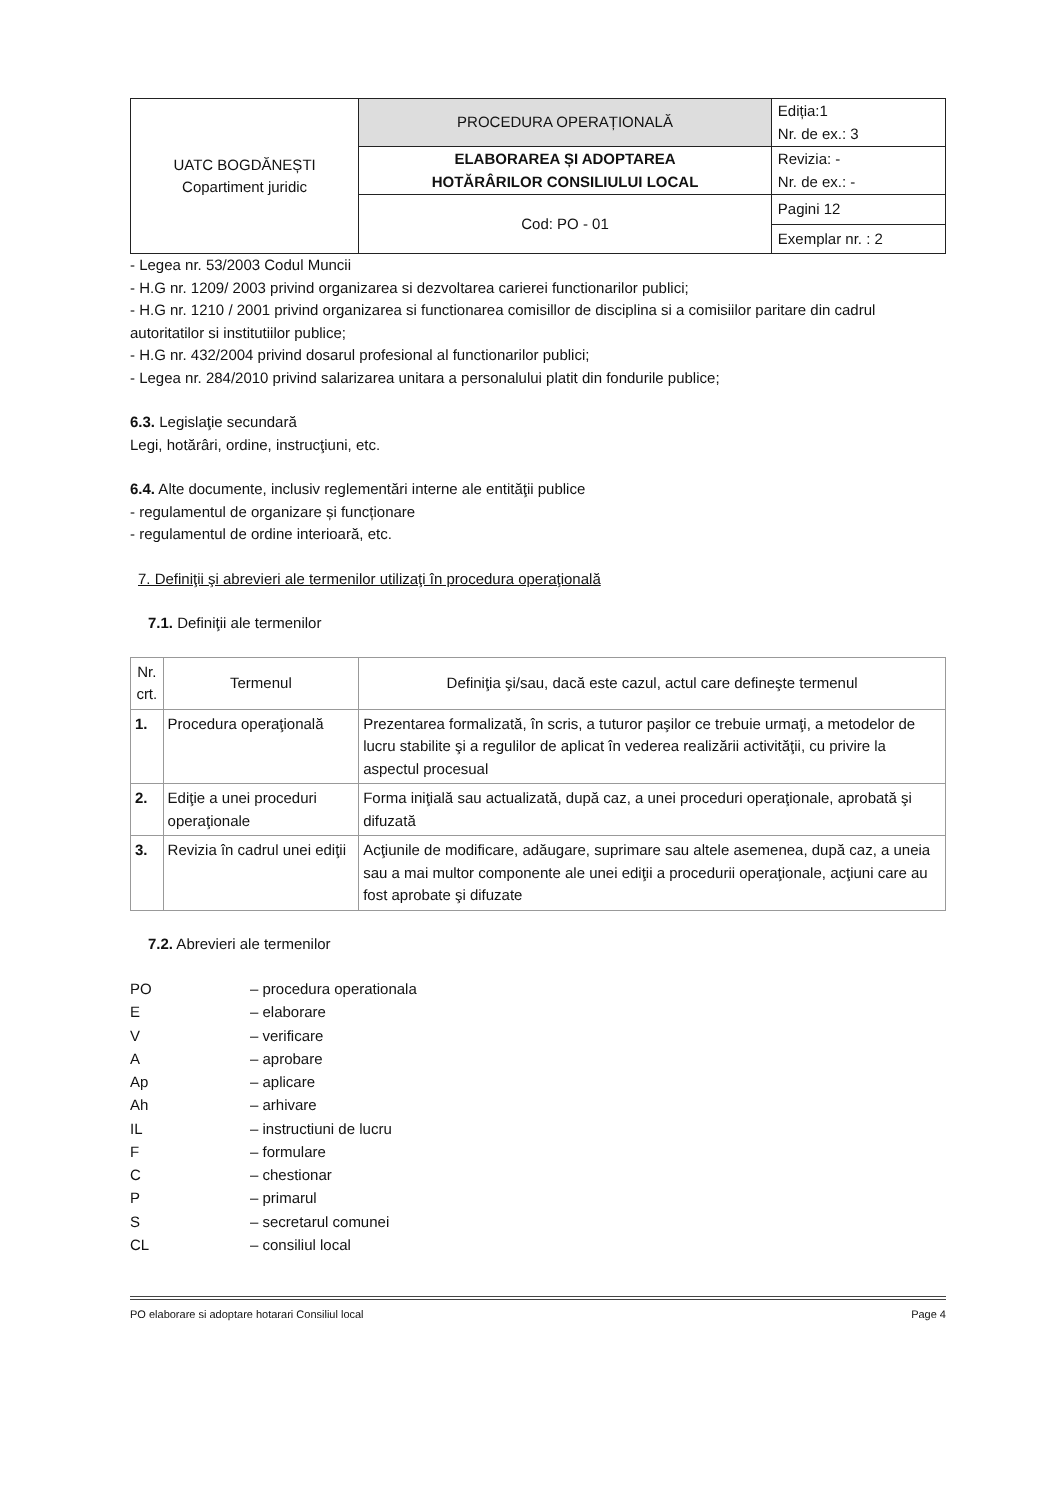| UATC BOGDĂNEȘTI Copartiment juridic | PROCEDURA OPERAȚIONALĂ | Ediția:1 Nr. de ex.: 3 |
| | ELABORAREA ȘI ADOPTAREA HOTĂRÂRILOR CONSILIULUI LOCAL | |
| | | Revizia: - Nr. de ex.: - |
| | Cod: PO - 01 | Pagini 12 |
| | | Exemplar nr. : 2 |
- Legea nr. 53/2003 Codul Muncii
- H.G nr. 1209/ 2003 privind organizarea si dezvoltarea carierei functionarilor publici;
- H.G nr. 1210 / 2001 privind organizarea si functionarea comisillor de disciplina si a comisiilor paritare din cadrul autoritatilor si institutiilor publice;
- H.G nr. 432/2004 privind dosarul profesional al functionarilor publici;
- Legea nr. 284/2010 privind salarizarea unitara a personalului platit din fondurile publice;
6.3. Legislaţie secundară
Legi, hotărâri, ordine, instrucţiuni, etc.
6.4. Alte documente, inclusiv reglementări interne ale entităţii publice
- regulamentul de organizare și funcționare
- regulamentul de ordine interioară, etc.
7. Definiţii şi abrevieri ale termenilor utilizaţi în procedura operaţională
7.1. Definiţii ale termenilor
| Nr. crt. | Termenul | Definiţia şi/sau, dacă este cazul, actul care defineşte termenul |
| --- | --- | --- |
| 1. | Procedura operaţională | Prezentarea formalizată, în scris, a tuturor paşilor ce trebuie urmaţi, a metodelor de lucru stabilite şi a regulilor de aplicat în vederea realizării activităţii, cu privire la aspectul procesual |
| 2. | Ediţie a unei proceduri operaţionale | Forma iniţială sau actualizată, după caz, a unei proceduri operaţionale, aprobată şi difuzată |
| 3. | Revizia în cadrul unei ediţii | Acţiunile de modificare, adăugare, suprimare sau altele asemenea, după caz, a uneia sau a mai multor componente ale unei ediţii a procedurii operaţionale, acţiuni care au fost aprobate şi difuzate |
7.2. Abrevieri ale termenilor
| PO | – procedura operationala |
| E | – elaborare |
| V | – verificare |
| A | – aprobare |
| Ap | – aplicare |
| Ah | – arhivare |
| IL | – instructiuni de lucru |
| F | – formulare |
| C | – chestionar |
| P | – primarul |
| S | – secretarul comunei |
| CL | – consiliul local |
PO elaborare si adoptare hotarari Consiliul local Page 4